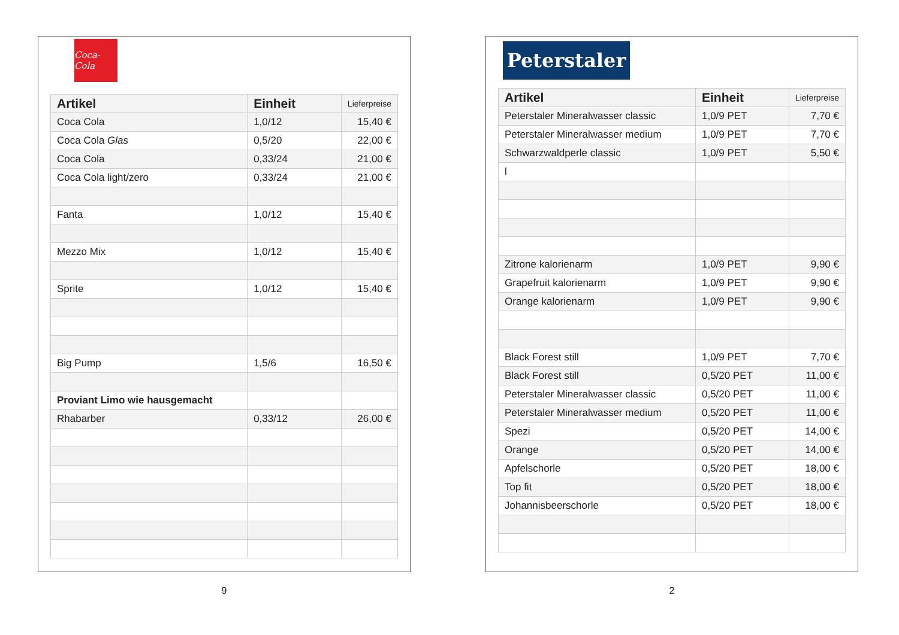Coca-Cola
| Artikel | Einheit | Lieferpreise |
| --- | --- | --- |
| Coca Cola | 1,0/12 | 15,40 € |
| Coca Cola Glas | 0,5/20 | 22,00 € |
| Coca Cola | 0,33/24 | 21,00 € |
| Coca Cola light/zero | 0,33/24 | 21,00 € |
| Fanta | 1,0/12 | 15,40 € |
| Mezzo Mix | 1,0/12 | 15,40 € |
| Sprite | 1,0/12 | 15,40 € |
| Big Pump | 1,5/6 | 16,50 € |
| Proviant Limo wie hausgemacht | | |
| Rhabarber | 0,33/12 | 26,00 € |
9
Peterstaler
| Artikel | Einheit | Lieferpreise |
| --- | --- | --- |
| Peterstaler Mineralwasser classic | 1,0/9 PET | 7,70 € |
| Peterstaler Mineralwasser medium | 1,0/9 PET | 7,70 € |
| Schwarzwaldperle classic | 1,0/9 PET | 5,50 € |
| l | | |
| Zitrone kalorienarm | 1,0/9 PET | 9,90 € |
| Grapefruit kalorienarm | 1,0/9 PET | 9,90 € |
| Orange kalorienarm | 1,0/9 PET | 9,90 € |
| Black Forest still | 1,0/9 PET | 7,70 € |
| Black Forest still | 0,5/20 PET | 11,00 € |
| Peterstaler Mineralwasser classic | 0,5/20 PET | 11,00 € |
| Peterstaler Mineralwasser medium | 0,5/20 PET | 11,00 € |
| Spezi | 0,5/20 PET | 14,00 € |
| Orange | 0,5/20 PET | 14,00 € |
| Apfelschorle | 0,5/20 PET | 18,00 € |
| Top fit | 0,5/20 PET | 18,00 € |
| Johannisbeerschorle | 0,5/20 PET | 18,00 € |
2